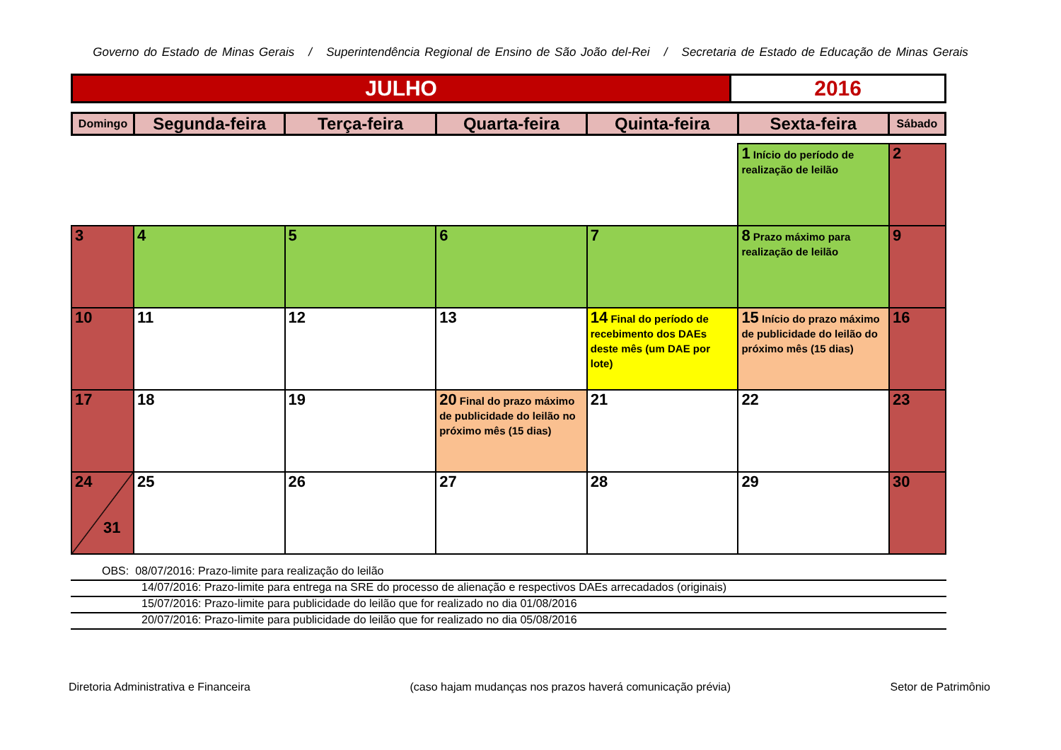Governo do Estado de Minas Gerais / Superintendência Regional de Ensino de São João del-Rei / Secretaria de Estado de Educação de Minas Gerais
| JULHO | 2016 |
| Domingo | Segunda-feira | Terça-feira | Quarta-feira | Quinta-feira | Sexta-feira | Sábado |
| --- | --- | --- | --- | --- | --- | --- |
| | | | | | 1 Início do período de realização de leilão | 2 |
| 3 | 4 | 5 | 6 | 7 | 8 Prazo máximo para realização de leilão | 9 |
| 10 | 11 | 12 | 13 | 14 Final do período de recebimento dos DAEs deste mês (um DAE por lote) | 15 Início do prazo máximo de publicidade do leilão do próximo mês (15 dias) | 16 |
| 17 | 18 | 19 | 20 Final do prazo máximo de publicidade do leilão no próximo mês (15 dias) | 21 | 22 | 23 |
| 24 31 | 25 | 26 | 27 | 28 | 29 | 30 |
OBS: 08/07/2016: Prazo-limite para realização do leilão
14/07/2016: Prazo-limite para entrega na SRE do processo de alienação e respectivos DAEs arrecadados (originais)
15/07/2016: Prazo-limite para publicidade do leilão que for realizado no dia 01/08/2016
20/07/2016: Prazo-limite para publicidade do leilão que for realizado no dia 05/08/2016
Diretoria Administrativa e Financeira (caso hajam mudanças nos prazos haverá comunicação prévia) Setor de Patrimônio